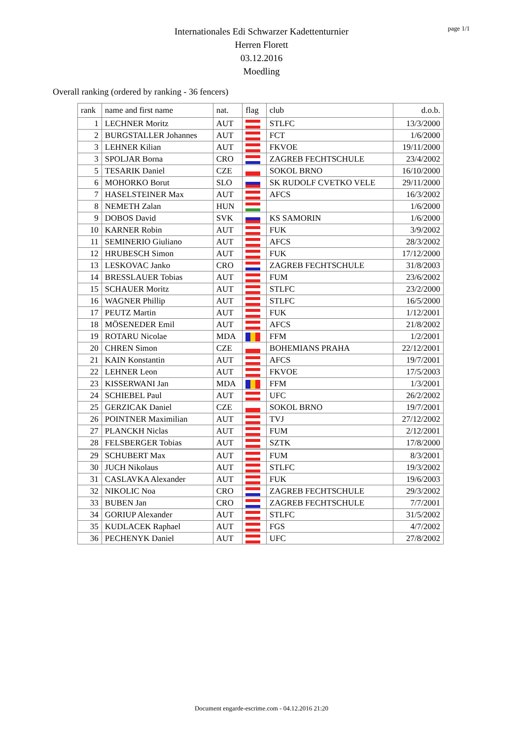page 1/1
Internationales Edi Schwarzer Kadettenturnier
Herren Florett
03.12.2016
Moedling
Overall ranking (ordered by ranking - 36 fencers)
| rank | name and first name | nat. | flag | club | d.o.b. |
| --- | --- | --- | --- | --- | --- |
| 1 | LECHNER Moritz | AUT | | STLFC | 13/3/2000 |
| 2 | BURGSTALLER Johannes | AUT | | FCT | 1/6/2000 |
| 3 | LEHNER Kilian | AUT | | FKVOE | 19/11/2000 |
| 3 | SPOLJAR Borna | CRO | | ZAGREB FECHTSCHULE | 23/4/2002 |
| 5 | TESARIK Daniel | CZE | | SOKOL BRNO | 16/10/2000 |
| 6 | MOHORKO Borut | SLO | | SK RUDOLF CVETKO VELE | 29/11/2000 |
| 7 | HASELSTEINER Max | AUT | | AFCS | 16/3/2002 |
| 8 | NEMETH Zalan | HUN | | | 1/6/2000 |
| 9 | DOBOS David | SVK | | KS SAMORIN | 1/6/2000 |
| 10 | KARNER Robin | AUT | | FUK | 3/9/2002 |
| 11 | SEMINERIO Giuliano | AUT | | AFCS | 28/3/2002 |
| 12 | HRUBESCH Simon | AUT | | FUK | 17/12/2000 |
| 13 | LESKOVAC Janko | CRO | | ZAGREB FECHTSCHULE | 31/8/2003 |
| 14 | BRESSLAUER Tobias | AUT | | FUM | 23/6/2002 |
| 15 | SCHAUER Moritz | AUT | | STLFC | 23/2/2000 |
| 16 | WAGNER Phillip | AUT | | STLFC | 16/5/2000 |
| 17 | PEUTZ Martin | AUT | | FUK | 1/12/2001 |
| 18 | MÖSENEDER Emil | AUT | | AFCS | 21/8/2002 |
| 19 | ROTARU Nicolae | MDA | | FFM | 1/2/2001 |
| 20 | CHREN Simon | CZE | | BOHEMIANS PRAHA | 22/12/2001 |
| 21 | KAIN Konstantin | AUT | | AFCS | 19/7/2001 |
| 22 | LEHNER Leon | AUT | | FKVOE | 17/5/2003 |
| 23 | KISSERWANI Jan | MDA | | FFM | 1/3/2001 |
| 24 | SCHIEBEL Paul | AUT | | UFC | 26/2/2002 |
| 25 | GERZICAK Daniel | CZE | | SOKOL BRNO | 19/7/2001 |
| 26 | POINTNER Maximilian | AUT | | TVJ | 27/12/2002 |
| 27 | PLANCKH Niclas | AUT | | FUM | 2/12/2001 |
| 28 | FELSBERGER Tobias | AUT | | SZTK | 17/8/2000 |
| 29 | SCHUBERT Max | AUT | | FUM | 8/3/2001 |
| 30 | JUCH Nikolaus | AUT | | STLFC | 19/3/2002 |
| 31 | CASLAVKA Alexander | AUT | | FUK | 19/6/2003 |
| 32 | NIKOLIC Noa | CRO | | ZAGREB FECHTSCHULE | 29/3/2002 |
| 33 | BUBEN Jan | CRO | | ZAGREB FECHTSCHULE | 7/7/2001 |
| 34 | GORIUP Alexander | AUT | | STLFC | 31/5/2002 |
| 35 | KUDLACEK Raphael | AUT | | FGS | 4/7/2002 |
| 36 | PECHENYK Daniel | AUT | | UFC | 27/8/2002 |
Document engarde-escrime.com - 04.12.2016 21:20